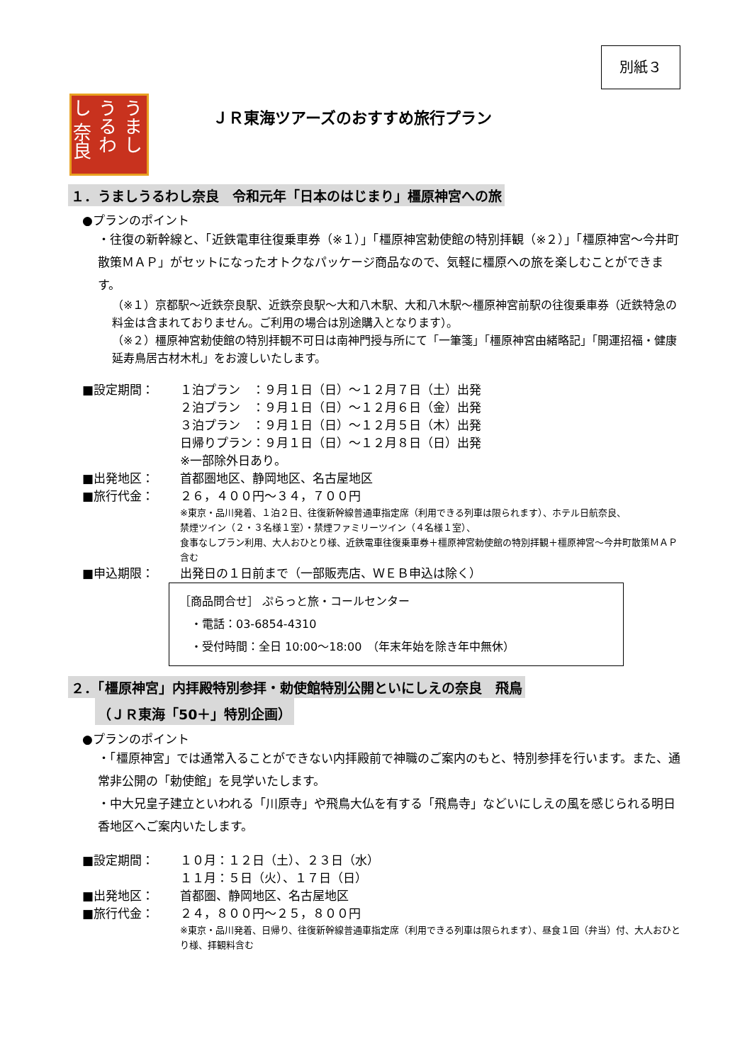別紙３
うまし うるわし 奈良
ＪＲ東海ツアーズのおすすめ旅行プラン
１．うましうるわし奈良　令和元年「日本のはじまり」橿原神宮への旅
●プランのポイント
・往復の新幹線と、「近鉄電車往復乗車券（※１）」「橿原神宮勅使館の特別拝観（※２）」「橿原神宮～今井町散策ＭＡＰ」がセットになったオトクなパッケージ商品なので、気軽に橿原への旅を楽しむことができます。
（※１）京都駅～近鉄奈良駅、近鉄奈良駅～大和八木駅、大和八木駅～橿原神宮前駅の往復乗車券（近鉄特急の料金は含まれておりません。ご利用の場合は別途購入となります）。
（※２）橿原神宮勅使館の特別拝観不可日は南神門授与所にて「一筆箋」「橿原神宮由緒略記」「開運招福・健康延寿鳥居古材木札」をお渡しいたします。
■設定期間： １泊プラン　：９月１日（日）～１２月７日（土）出発
２泊プラン　：９月１日（日）～１２月６日（金）出発
３泊プラン　：９月１日（日）～１２月５日（木）出発
日帰りプラン：９月１日（日）～１２月８日（日）出発
※一部除外日あり。
■出発地区： 首都圏地区、静岡地区、名古屋地区
■旅行代金： ２６，４００円～３４，７００円
※東京・品川発着、１泊２日、往復新幹線普通車指定席（利用できる列車は限られます）、ホテル日航奈良、
禁煙ツイン（２・３名様１室）・禁煙ファミリーツイン（４名様１室）、
食事なしプラン利用、大人おひとり様、近鉄電車往復乗車券＋橿原神宮勅使館の特別拝観＋橿原神宮～今井町散策ＭＡＰ含む
■申込期限： 出発日の１日前まで（一部販売店、ＷＥＢ申込は除く）
［商品問合せ］ ぷらっと旅・コールセンター
　・電話：03-6854-4310
　・受付時間：全日 10:00～18:00　（年末年始を除き年中無休）
２．「橿原神宮」内拝殿特別参拝・勅使館特別公開といにしえの奈良　飛鳥
（ＪＲ東海「50＋」特別企画）
●プランのポイント
・「橿原神宮」では通常入ることができない内拝殿前で神職のご案内のもと、特別参拝を行います。また、通常非公開の「勅使館」を見学いたします。
・中大兄皇子建立といわれる「川原寺」や飛鳥大仏を有する「飛鳥寺」などいにしえの風を感じられる明日香地区へご案内いたします。
■設定期間： １０月：１２日（土）、２３日（水）
１１月：５日（火）、１７日（日）
■出発地区： 首都圏、静岡地区、名古屋地区
■旅行代金： ２４，８００円～２５，８００円
※東京・品川発着、日帰り、往復新幹線普通車指定席（利用できる列車は限られます）、昼食１回（弁当）付、大人おひとり様、拝観料含む